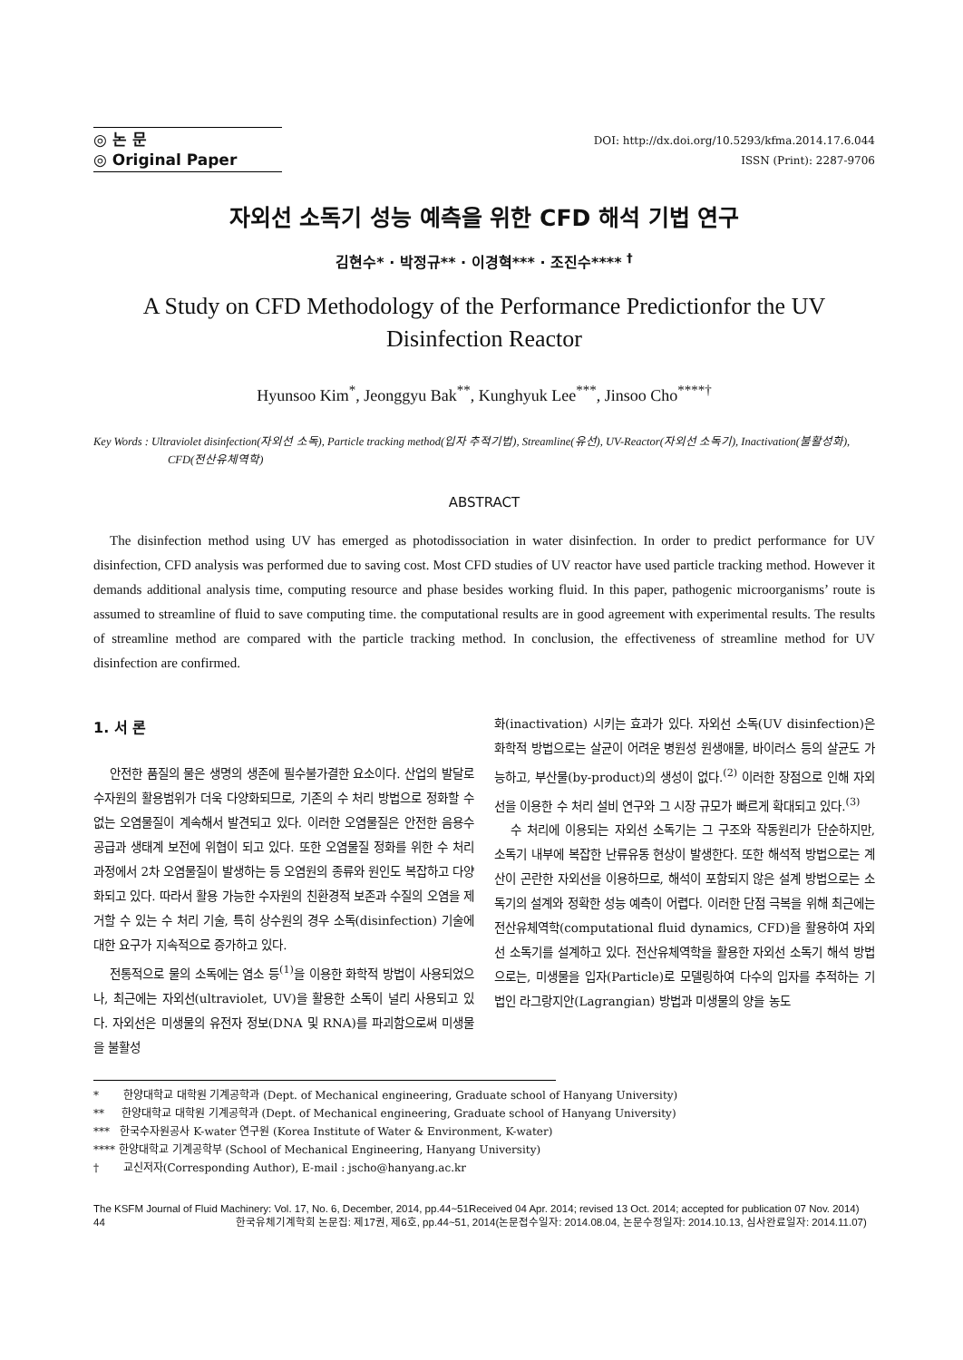◎ 논 문
◎ Original Paper
DOI: http://dx.doi.org/10.5293/kfma.2014.17.6.044
ISSN (Print): 2287-9706
자외선 소독기 성능 예측을 위한 CFD 해석 기법 연구
김현수* · 박정규** · 이경혁*** · 조진수**** <sup>†</sup>
A Study on CFD Methodology of the Performance Predictionfor the UV Disinfection Reactor
Hyunsoo Kim<sup>*</sup>, Jeonggyu Bak<sup>**</sup>, Kunghyuk Lee<sup>***</sup>, Jinsoo Cho<sup>****†</sup>
Key Words : Ultraviolet disinfection(자외선 소독), Particle tracking method(입자 추적기법), Streamline(유선), UV-Reactor(자외선 소독기), Inactivation(불활성화), CFD(전산유체역학)
ABSTRACT
The disinfection method using UV has emerged as photodissociation in water disinfection. In order to predict performance for UV disinfection, CFD analysis was performed due to saving cost. Most CFD studies of UV reactor have used particle tracking method. However it demands additional analysis time, computing resource and phase besides working fluid. In this paper, pathogenic microorganisms’ route is assumed to streamline of fluid to save computing time. the computational results are in good agreement with experimental results. The results of streamline method are compared with the particle tracking method. In conclusion, the effectiveness of streamline method for UV disinfection are confirmed.
1. 서 론
안전한 품질의 물은 생명의 생존에 필수불가결한 요소이다. 산업의 발달로 수자원의 활용범위가 더욱 다양화되므로, 기존의 수 처리 방법으로 정화할 수 없는 오염물질이 계속해서 발견되고 있다. 이러한 오염물질은 안전한 음용수 공급과 생태계 보전에 위협이 되고 있다. 또한 오염물질 정화를 위한 수 처리 과정에서 2차 오염물질이 발생하는 등 오염원의 종류와 원인도 복잡하고 다양화되고 있다. 따라서 활용 가능한 수자원의 친환경적 보존과 수질의 오염을 제거할 수 있는 수 처리 기술, 특히 상수원의 경우 소독(disinfection) 기술에 대한 요구가 지속적으로 증가하고 있다.
전통적으로 물의 소독에는 염소 등<sup>(1)</sup>을 이용한 화학적 방법이 사용되었으나, 최근에는 자외선(ultraviolet, UV)을 활용한 소독이 널리 사용되고 있다. 자외선은 미생물의 유전자 정보(DNA 및 RNA)를 파괴함으로써 미생물을 불활성
화(inactivation) 시키는 효과가 있다. 자외선 소독(UV disinfection)은 화학적 방법으로는 살균이 어려운 병원성 원생애물, 바이러스 등의 살균도 가능하고, 부산물(by-product)의 생성이 없다.<sup>(2)</sup> 이러한 장점으로 인해 자외선을 이용한 수 처리 설비 연구와 그 시장 규모가 빠르게 확대되고 있다.<sup>(3)</sup>
수 처리에 이용되는 자외선 소독기는 그 구조와 작동원리가 단순하지만, 소독기 내부에 복잡한 난류유동 현상이 발생한다. 또한 해석적 방법으로는 계산이 곤란한 자외선을 이용하므로, 해석이 포함되지 않은 설계 방법으로는 소독기의 설계와 정확한 성능 예측이 어렵다. 이러한 단점 극복을 위해 최근에는 전산유체역학(computational fluid dynamics, CFD)을 활용하여 자외선 소독기를 설계하고 있다. 전산유체역학을 활용한 자외선 소독기 해석 방법으로는, 미생물을 입자(Particle)로 모델링하여 다수의 입자를 추적하는 기법인 라그랑지안(Lagrangian) 방법과 미생물의 양을 농도
* 한양대학교 대학원 기계공학과 (Dept. of Mechanical engineering, Graduate school of Hanyang University)
** 한양대학교 대학원 기계공학과 (Dept. of Mechanical engineering, Graduate school of Hanyang University)
*** 한국수자원공사 K-water 연구원 (Korea Institute of Water & Environment, K-water)
**** 한양대학교 기계공학부 (School of Mechanical Engineering, Hanyang University)
† 교신저자(Corresponding Author), E-mail : jscho@hanyang.ac.kr
The KSFM Journal of Fluid Machinery: Vol. 17, No. 6, December, 2014, pp.44~51Received 04 Apr. 2014; revised 13 Oct. 2014; accepted for publication 07 Nov. 2014)
44 한국유체기계학회 논문집: 제17권, 제6호, pp.44~51, 2014(논문접수일자: 2014.08.04, 논문수정일자: 2014.10.13, 심사완료일자: 2014.11.07)